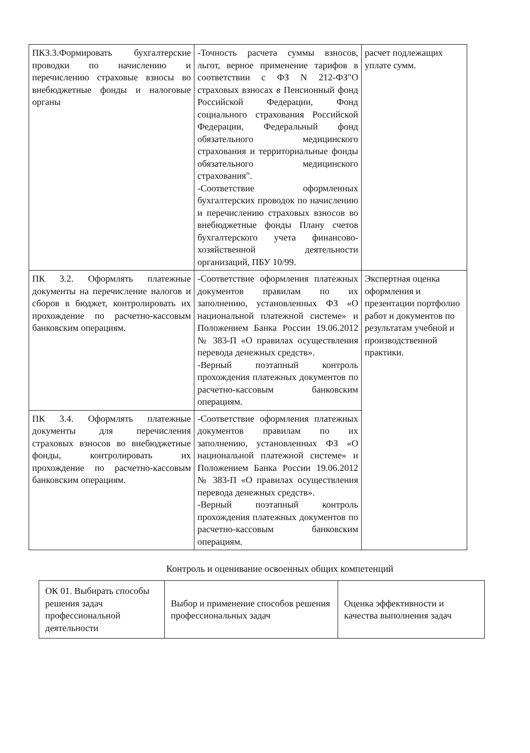| ПК3.3.Формировать бухгалтерские проводки по начислению и перечислению страховые взносы во внебюджетные фонды и налоговые органы | -Точность расчета суммы взносов, льгот, верное применение тарифов в соответствии с ФЗ N 212-ФЗ"О страховых взносах в Пенсионный фонд Российской Федерации, Фонд социального страхования Российской Федерации, Федеральный фонд обязательного медицинского страхования и территориальные фонды обязательного медицинского страхования". -Соответствие оформленных бухгалтерских проводок по начислению и перечислению страховых взносов во внебюджетные фонды Плану счетов бухгалтерского учета финансово-хозяйственной деятельности организаций, ПБУ 10/99. | расчет подлежащих уплате сумм. |
| ПК 3.2. Оформлять платежные документы на перечисление налогов и сборов в бюджет, контролировать их прохождение по расчетно-кассовым банковским операциям. | -Соответствие оформления платежных документов правилам по их заполнению, установленных ФЗ «О национальной платежной системе» и Положением Банка России 19.06.2012 № 383-П «О правилах осуществления перевода денежных средств». -Верный поэтапный контроль прохождения платежных документов по расчетно-кассовым банковским операциям. | Экспертная оценка оформления и презентации портфолио работ и документов по результатам учебной и производственной практики. |
| ПК 3.4. Оформлять платежные документы для перечисления страховых взносов во внебюджетные фонды, контролировать их прохождение по расчетно-кассовым банковским операциям. | -Соответствие оформления платежных документов правилам по их заполнению, установленных ФЗ «О национальной платежной системе» и Положением Банка России 19.06.2012 № 383-П «О правилах осуществления перевода денежных средств». -Верный поэтапный контроль прохождения платежных документов по расчетно-кассовым банковским операциям. | |
Контроль и оценивание освоенных общих компетенций
| ОК 01. Выбирать способы решения задач профессиональной деятельности | Выбор и применение способов решения профессиональных задач | Оценка эффективности и качества выполнения задач |